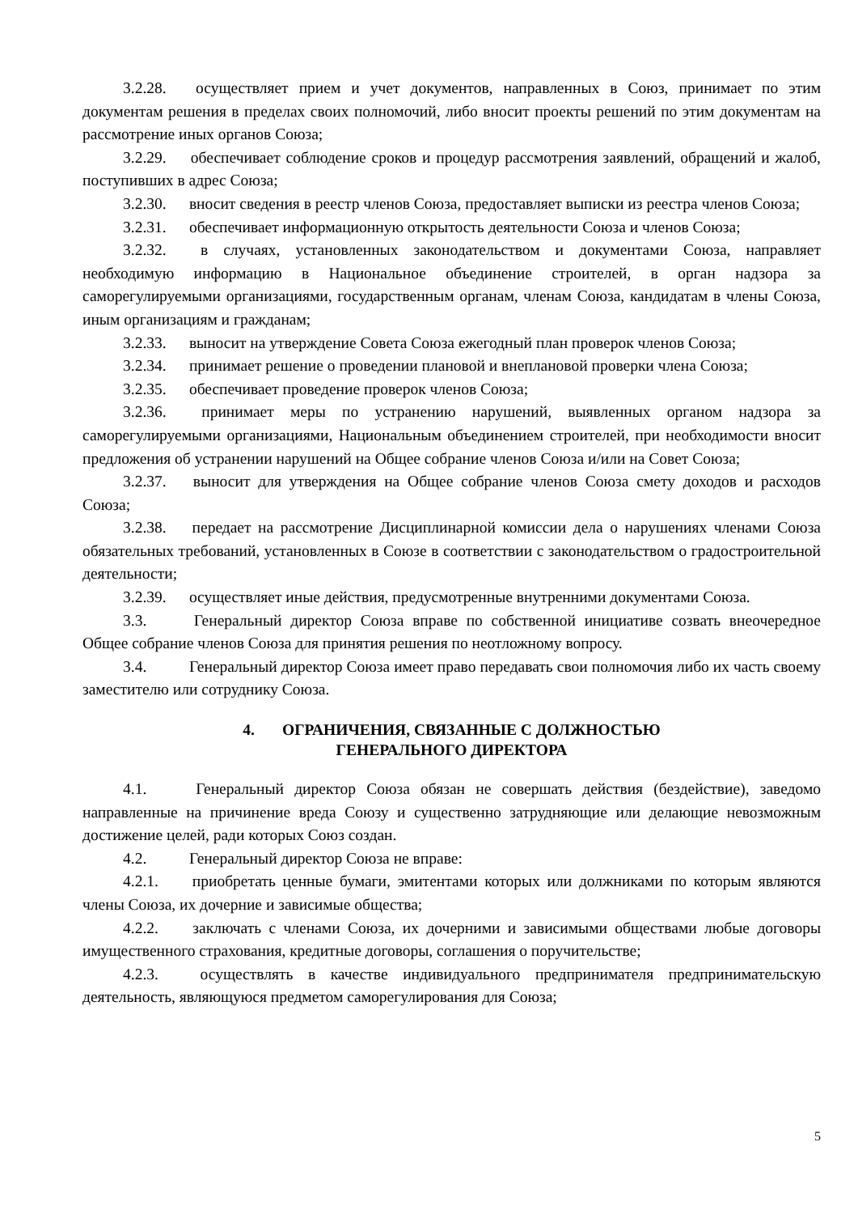3.2.28. осуществляет прием и учет документов, направленных в Союз, принимает по этим документам решения в пределах своих полномочий, либо вносит проекты решений по этим документам на рассмотрение иных органов Союза;
3.2.29. обеспечивает соблюдение сроков и процедур рассмотрения заявлений, обращений и жалоб, поступивших в адрес Союза;
3.2.30. вносит сведения в реестр членов Союза, предоставляет выписки из реестра членов Союза;
3.2.31. обеспечивает информационную открытость деятельности Союза и членов Союза;
3.2.32. в случаях, установленных законодательством и документами Союза, направляет необходимую информацию в Национальное объединение строителей, в орган надзора за саморегулируемыми организациями, государственным органам, членам Союза, кандидатам в члены Союза, иным организациям и гражданам;
3.2.33. выносит на утверждение Совета Союза ежегодный план проверок членов Союза;
3.2.34. принимает решение о проведении плановой и внеплановой проверки члена Союза;
3.2.35. обеспечивает проведение проверок членов Союза;
3.2.36. принимает меры по устранению нарушений, выявленных органом надзора за саморегулируемыми организациями, Национальным объединением строителей, при необходимости вносит предложения об устранении нарушений на Общее собрание членов Союза и/или на Совет Союза;
3.2.37. выносит для утверждения на Общее собрание членов Союза смету доходов и расходов Союза;
3.2.38. передает на рассмотрение Дисциплинарной комиссии дела о нарушениях членами Союза обязательных требований, установленных в Союзе в соответствии с законодательством о градостроительной деятельности;
3.2.39. осуществляет иные действия, предусмотренные внутренними документами Союза.
3.3. Генеральный директор Союза вправе по собственной инициативе созвать внеочередное Общее собрание членов Союза для принятия решения по неотложному вопросу.
3.4. Генеральный директор Союза имеет право передавать свои полномочия либо их часть своему заместителю или сотруднику Союза.
4. ОГРАНИЧЕНИЯ, СВЯЗАННЫЕ С ДОЛЖНОСТЬЮ
ГЕНЕРАЛЬНОГО ДИРЕКТОРА
4.1. Генеральный директор Союза обязан не совершать действия (бездействие), заведомо направленные на причинение вреда Союзу и существенно затрудняющие или делающие невозможным достижение целей, ради которых Союз создан.
4.2. Генеральный директор Союза не вправе:
4.2.1. приобретать ценные бумаги, эмитентами которых или должниками по которым являются члены Союза, их дочерние и зависимые общества;
4.2.2. заключать с членами Союза, их дочерними и зависимыми обществами любые договоры имущественного страхования, кредитные договоры, соглашения о поручительстве;
4.2.3. осуществлять в качестве индивидуального предпринимателя предпринимательскую деятельность, являющуюся предметом саморегулирования для Союза;
5